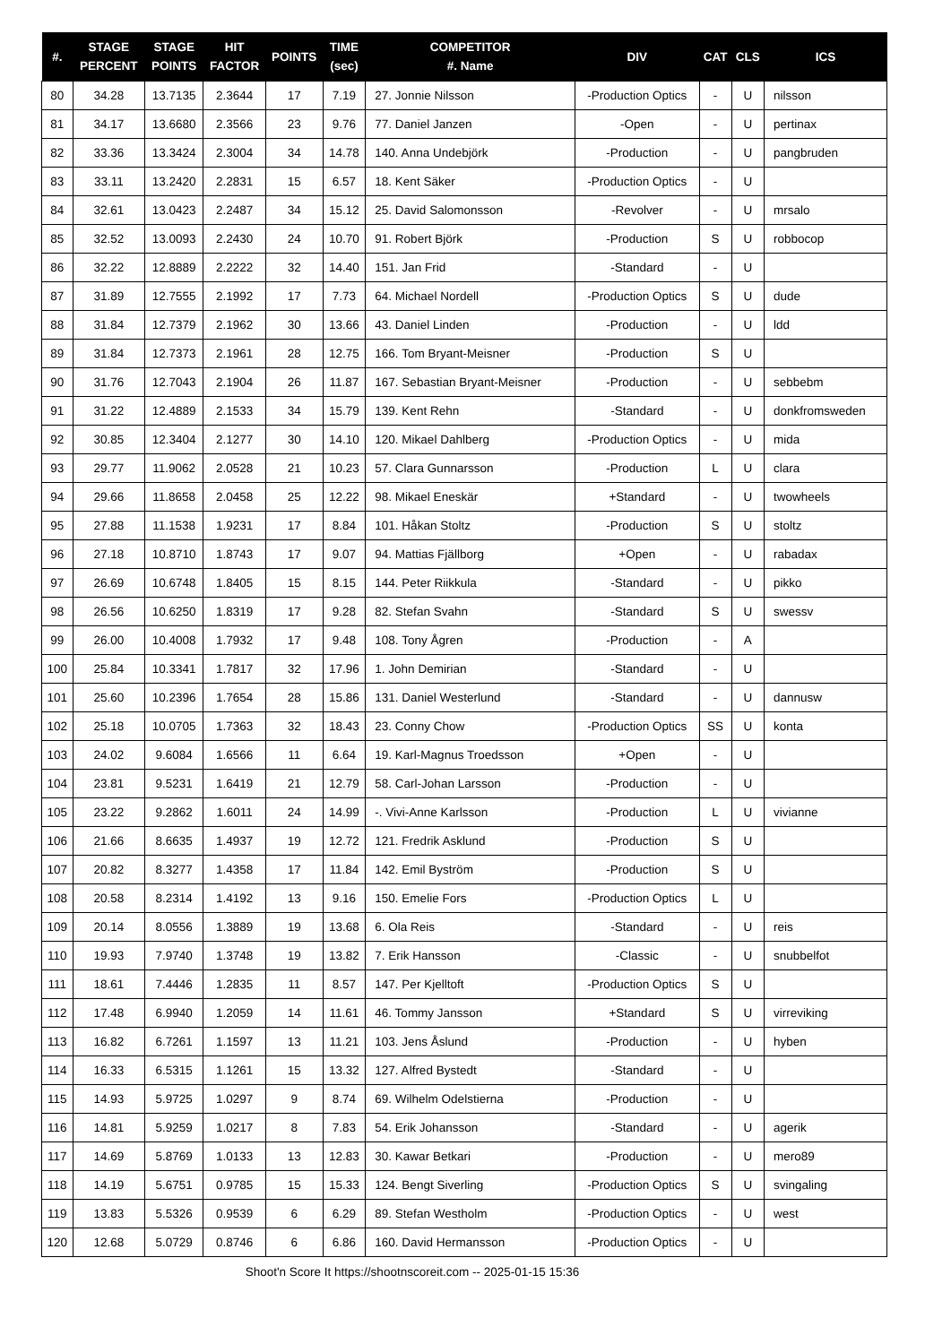| #. | STAGE PERCENT | STAGE POINTS | HIT FACTOR | POINTS | TIME (sec) | COMPETITOR #. Name | DIV | CAT | CLS | ICS |
| --- | --- | --- | --- | --- | --- | --- | --- | --- | --- | --- |
| 80 | 34.28 | 13.7135 | 2.3644 | 17 | 7.19 | 27. Jonnie Nilsson | -Production Optics | - | U | nilsson |
| 81 | 34.17 | 13.6680 | 2.3566 | 23 | 9.76 | 77. Daniel Janzen | -Open | - | U | pertinax |
| 82 | 33.36 | 13.3424 | 2.3004 | 34 | 14.78 | 140. Anna Undebjörk | -Production | - | U | pangbruden |
| 83 | 33.11 | 13.2420 | 2.2831 | 15 | 6.57 | 18. Kent Säker | -Production Optics | - | U | |
| 84 | 32.61 | 13.0423 | 2.2487 | 34 | 15.12 | 25. David Salomonsson | -Revolver | - | U | mrsalo |
| 85 | 32.52 | 13.0093 | 2.2430 | 24 | 10.70 | 91. Robert Björk | -Production | S | U | robbocop |
| 86 | 32.22 | 12.8889 | 2.2222 | 32 | 14.40 | 151. Jan Frid | -Standard | - | U | |
| 87 | 31.89 | 12.7555 | 2.1992 | 17 | 7.73 | 64. Michael Nordell | -Production Optics | S | U | dude |
| 88 | 31.84 | 12.7379 | 2.1962 | 30 | 13.66 | 43. Daniel Linden | -Production | - | U | ldd |
| 89 | 31.84 | 12.7373 | 2.1961 | 28 | 12.75 | 166. Tom Bryant-Meisner | -Production | S | U | |
| 90 | 31.76 | 12.7043 | 2.1904 | 26 | 11.87 | 167. Sebastian Bryant-Meisner | -Production | - | U | sebbebm |
| 91 | 31.22 | 12.4889 | 2.1533 | 34 | 15.79 | 139. Kent Rehn | -Standard | - | U | donkfromsweden |
| 92 | 30.85 | 12.3404 | 2.1277 | 30 | 14.10 | 120. Mikael Dahlberg | -Production Optics | - | U | mida |
| 93 | 29.77 | 11.9062 | 2.0528 | 21 | 10.23 | 57. Clara Gunnarsson | -Production | L | U | clara |
| 94 | 29.66 | 11.8658 | 2.0458 | 25 | 12.22 | 98. Mikael Eneskär | +Standard | - | U | twowheels |
| 95 | 27.88 | 11.1538 | 1.9231 | 17 | 8.84 | 101. Håkan Stoltz | -Production | S | U | stoltz |
| 96 | 27.18 | 10.8710 | 1.8743 | 17 | 9.07 | 94. Mattias Fjällborg | +Open | - | U | rabadax |
| 97 | 26.69 | 10.6748 | 1.8405 | 15 | 8.15 | 144. Peter Riikkula | -Standard | - | U | pikko |
| 98 | 26.56 | 10.6250 | 1.8319 | 17 | 9.28 | 82. Stefan Svahn | -Standard | S | U | swessv |
| 99 | 26.00 | 10.4008 | 1.7932 | 17 | 9.48 | 108. Tony Ågren | -Production | - | A | |
| 100 | 25.84 | 10.3341 | 1.7817 | 32 | 17.96 | 1. John Demirian | -Standard | - | U | |
| 101 | 25.60 | 10.2396 | 1.7654 | 28 | 15.86 | 131. Daniel Westerlund | -Standard | - | U | dannusw |
| 102 | 25.18 | 10.0705 | 1.7363 | 32 | 18.43 | 23. Conny Chow | -Production Optics | SS | U | konta |
| 103 | 24.02 | 9.6084 | 1.6566 | 11 | 6.64 | 19. Karl-Magnus Troedsson | +Open | - | U | |
| 104 | 23.81 | 9.5231 | 1.6419 | 21 | 12.79 | 58. Carl-Johan Larsson | -Production | - | U | |
| 105 | 23.22 | 9.2862 | 1.6011 | 24 | 14.99 | -. Vivi-Anne Karlsson | -Production | L | U | vivianne |
| 106 | 21.66 | 8.6635 | 1.4937 | 19 | 12.72 | 121. Fredrik Asklund | -Production | S | U | |
| 107 | 20.82 | 8.3277 | 1.4358 | 17 | 11.84 | 142. Emil Byström | -Production | S | U | |
| 108 | 20.58 | 8.2314 | 1.4192 | 13 | 9.16 | 150. Emelie Fors | -Production Optics | L | U | |
| 109 | 20.14 | 8.0556 | 1.3889 | 19 | 13.68 | 6. Ola Reis | -Standard | - | U | reis |
| 110 | 19.93 | 7.9740 | 1.3748 | 19 | 13.82 | 7. Erik Hansson | -Classic | - | U | snubbelfot |
| 111 | 18.61 | 7.4446 | 1.2835 | 11 | 8.57 | 147. Per Kjelltoft | -Production Optics | S | U | |
| 112 | 17.48 | 6.9940 | 1.2059 | 14 | 11.61 | 46. Tommy Jansson | +Standard | S | U | virreviking |
| 113 | 16.82 | 6.7261 | 1.1597 | 13 | 11.21 | 103. Jens Åslund | -Production | - | U | hyben |
| 114 | 16.33 | 6.5315 | 1.1261 | 15 | 13.32 | 127. Alfred Bystedt | -Standard | - | U | |
| 115 | 14.93 | 5.9725 | 1.0297 | 9 | 8.74 | 69. Wilhelm Odelstierna | -Production | - | U | |
| 116 | 14.81 | 5.9259 | 1.0217 | 8 | 7.83 | 54. Erik Johansson | -Standard | - | U | agerik |
| 117 | 14.69 | 5.8769 | 1.0133 | 13 | 12.83 | 30. Kawar Betkari | -Production | - | U | mero89 |
| 118 | 14.19 | 5.6751 | 0.9785 | 15 | 15.33 | 124. Bengt Siverling | -Production Optics | S | U | svingaling |
| 119 | 13.83 | 5.5326 | 0.9539 | 6 | 6.29 | 89. Stefan Westholm | -Production Optics | - | U | west |
| 120 | 12.68 | 5.0729 | 0.8746 | 6 | 6.86 | 160. David Hermansson | -Production Optics | - | U | |
Shoot'n Score It https://shootnscoreit.com -- 2025-01-15 15:36